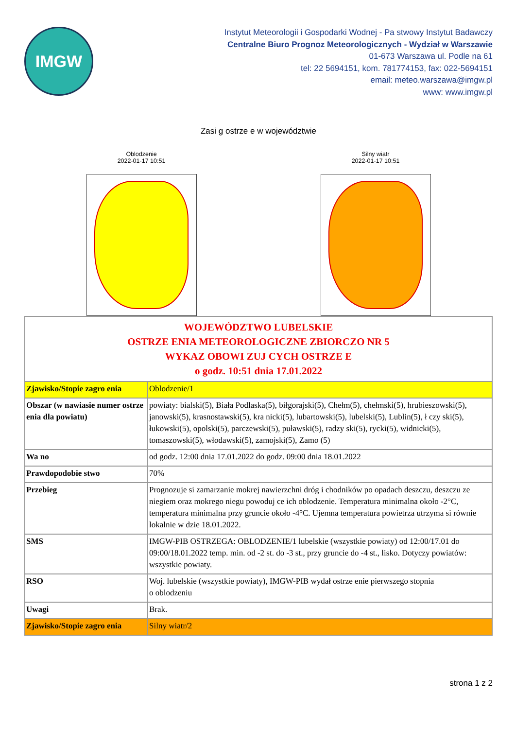IMGW
Instytut Meteorologii i Gospodarki Wodnej - Pa stwowy Instytut Badawczy
Centralne Biuro Prognoz Meteorologicznych - Wydział w Warszawie
01-673 Warszawa ul. Podle na 61
tel: 22 5694151, kom. 781774153, fax: 022-5694151
email: meteo.warszawa@imgw.pl
www: www.imgw.pl
Zasi g ostrze e w województwie
Oblodzenie
2022-01-17 10:51
Silny wiatr
2022-01-17 10:51
| WOJEWÓDZTWO LUBELSKIE OSTRZE ENIA METEOROLOGICZNE ZBIORCZO NR 5 WYKAZ OBOWI ZUJ CYCH OSTRZE E o godz. 10:51 dnia 17.01.2022 | |
| Zjawisko/Stopie zagro enia | Oblodzenie/1 |
| Obszar (w nawiasie numer ostrze enia dla powiatu) | powiaty: bialski(5), Biała Podlaska(5), biłgorajski(5), Chełm(5), chełmski(5), hrubieszowski(5), janowski(5), krasnostawski(5), kra nicki(5), lubartowski(5), lubelski(5), Lublin(5), ł czy ski(5), łukowski(5), opolski(5), parczewski(5), puławski(5), radzy ski(5), rycki(5), widnicki(5), tomaszowski(5), włodawski(5), zamojski(5), Zamo (5) |
| Wa no | od godz. 12:00 dnia 17.01.2022 do godz. 09:00 dnia 18.01.2022 |
| Prawdopodobie stwo | 70% |
| Przebieg | Prognozuje si zamarzanie mokrej nawierzchni dróg i chodników po opadach deszczu, deszczu ze niegiem oraz mokrego niegu powoduj ce ich oblodzenie. Temperatura minimalna około -2°C, temperatura minimalna przy gruncie około -4°C. Ujemna temperatura powietrza utrzyma si równie lokalnie w dzie 18.01.2022. |
| SMS | IMGW-PIB OSTRZEGA: OBLODZENIE/1 lubelskie (wszystkie powiaty) od 12:00/17.01 do 09:00/18.01.2022 temp. min. od -2 st. do -3 st., przy gruncie do -4 st., lisko. Dotyczy powiatów: wszystkie powiaty. |
| RSO | Woj. lubelskie (wszystkie powiaty), IMGW-PIB wydał ostrze enie pierwszego stopnia o oblodzeniu |
| Uwagi | Brak. |
| Zjawisko/Stopie zagro enia | Silny wiatr/2 |
strona 1 z 2